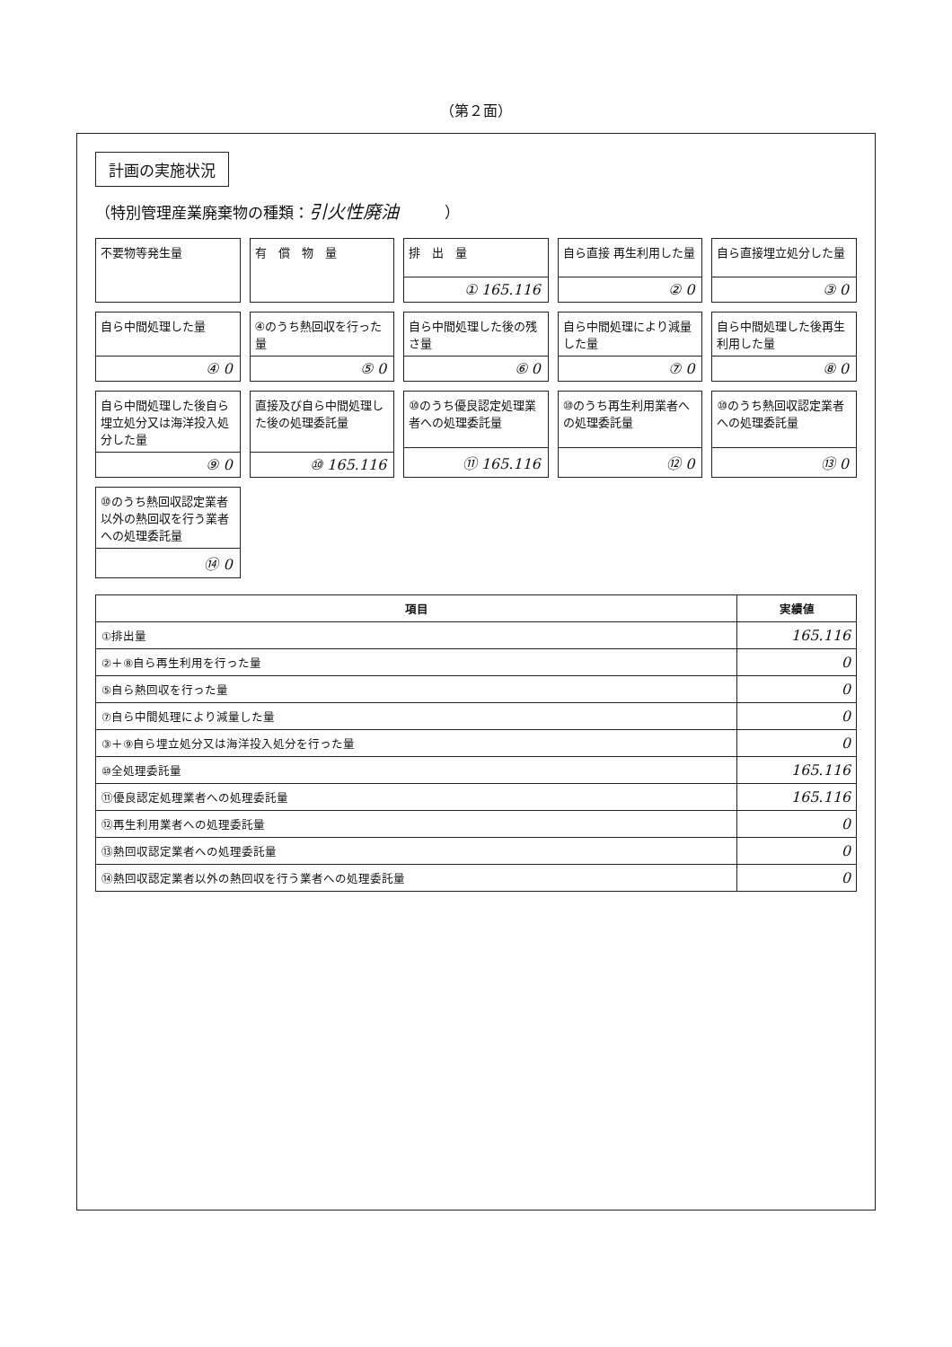（第２面）
計画の実施状況
（特別管理産業廃棄物の種類：引火性廃油　　　）
不要物等発生量
有　償　物　量
排　出　量
① 165.116
自ら直接 再生利用した量
② 0
自ら直接埋立処分した量
③ 0
自ら中間処理した量
④ 0
④のうち熱回収を行った量
⑤ 0
自ら中間処理した後の残さ量
⑥ 0
自ら中間処理により減量した量
⑦ 0
自ら中間処理した後再生利用した量
⑧ 0
自ら中間処理した後自ら埋立処分又は海洋投入処分した量
⑨ 0
直接及び自ら中間処理した後の処理委託量
⑩ 165.116
⑩のうち優良認定処理業者への処理委託量
⑪ 165.116
⑩のうち再生利用業者への処理委託量
⑫ 0
⑩のうち熱回収認定業者への処理委託量
⑬ 0
⑩のうち熱回収認定業者以外の熱回収を行う業者への処理委託量
⑭ 0
| 項目 | 実績値 |
| --- | --- |
| ①排出量 | 165.116 |
| ②＋⑧自ら再生利用を行った量 | 0 |
| ⑤自ら熱回収を行った量 | 0 |
| ⑦自ら中間処理により減量した量 | 0 |
| ③＋⑨自ら埋立処分又は海洋投入処分を行った量 | 0 |
| ⑩全処理委託量 | 165.116 |
| ⑪優良認定処理業者への処理委託量 | 165.116 |
| ⑫再生利用業者への処理委託量 | 0 |
| ⑬熱回収認定業者への処理委託量 | 0 |
| ⑭熱回収認定業者以外の熱回収を行う業者への処理委託量 | 0 |